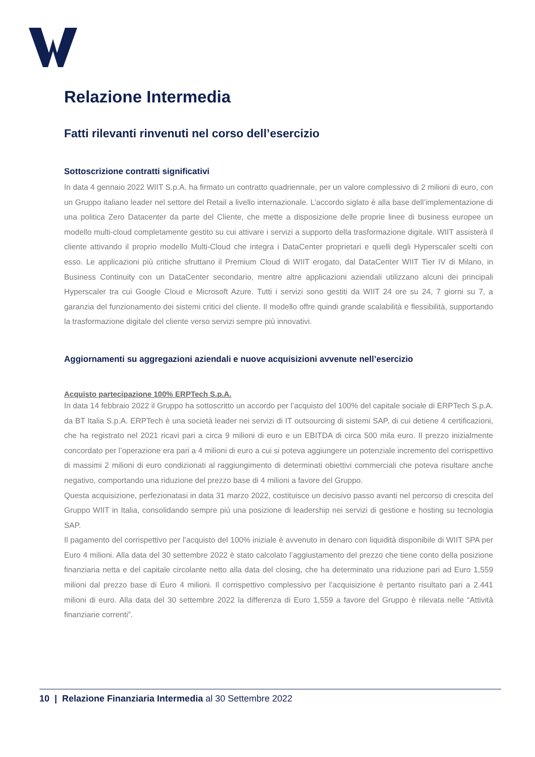Relazione Intermedia
Fatti rilevanti rinvenuti nel corso dell’esercizio
Sottoscrizione contratti significativi
In data 4 gennaio 2022 WIIT S.p.A. ha firmato un contratto quadriennale, per un valore complessivo di 2 milioni di euro, con un Gruppo italiano leader nel settore del Retail a livello internazionale. L’accordo siglato è alla base dell’implementazione di una politica Zero Datacenter da parte del Cliente, che mette a disposizione delle proprie linee di business europee un modello multi-cloud completamente gestito su cui attivare i servizi a supporto della trasformazione digitale. WIIT assisterà il cliente attivando il proprio modello Multi-Cloud che integra i DataCenter proprietari e quelli degli Hyperscaler scelti con esso. Le applicazioni più critiche sfruttano il Premium Cloud di WIIT erogato, dal DataCenter WIIT Tier IV di Milano, in Business Continuity con un DataCenter secondario, mentre altre applicazioni aziendali utilizzano alcuni dei principali Hyperscaler tra cui Google Cloud e Microsoft Azure. Tutti i servizi sono gestiti da WIIT 24 ore su 24, 7 giorni su 7, a garanzia del funzionamento dei sistemi critici del cliente. Il modello offre quindi grande scalabilità e flessibilità, supportando la trasformazione digitale del cliente verso servizi sempre più innovativi.
Aggiornamenti su aggregazioni aziendali e nuove acquisizioni avvenute nell’esercizio
Acquisto partecipazione 100% ERPTech S.p.A.
In data 14 febbraio 2022 il Gruppo ha sottoscritto un accordo per l’acquisto del 100% del capitale sociale di ERPTech S.p.A. da BT Italia S.p.A. ERPTech è una società leader nei servizi di IT outsourcing di sistemi SAP, di cui detiene 4 certificazioni, che ha registrato nel 2021 ricavi pari a circa 9 milioni di euro e un EBITDA di circa 500 mila euro. Il prezzo inizialmente concordato per l’operazione era pari a 4 milioni di euro a cui si poteva aggiungere un potenziale incremento del corrispettivo di massimi 2 milioni di euro condizionati al raggiungimento di determinati obiettivi commerciali che poteva risultare anche negativo, comportando una riduzione del prezzo base di 4 milioni a favore del Gruppo.
Questa acquisizione, perfezionatasi in data 31 marzo 2022, costituisce un decisivo passo avanti nel percorso di crescita del Gruppo WIIT in Italia, consolidando sempre più una posizione di leadership nei servizi di gestione e hosting su tecnologia SAP.
Il pagamento del corrispettivo per l’acquisto del 100% iniziale è avvenuto in denaro con liquidità disponibile di WIIT SPA per Euro 4 milioni. Alla data del 30 settembre 2022 è stato calcolato l’aggiustamento del prezzo che tiene conto della posizione finanziaria netta e del capitale circolante netto alla data del closing, che ha determinato una riduzione pari ad Euro 1,559 milioni dal prezzo base di Euro 4 milioni. Il corrispettivo complessivo per l’acquisizione è pertanto risultato pari a 2.441 milioni di euro. Alla data del 30 settembre 2022 la differenza di Euro 1,559 a favore del Gruppo è rilevata nelle “Attività finanziarie correnti”.
10 | Relazione Finanziaria Intermedia al 30 Settembre 2022